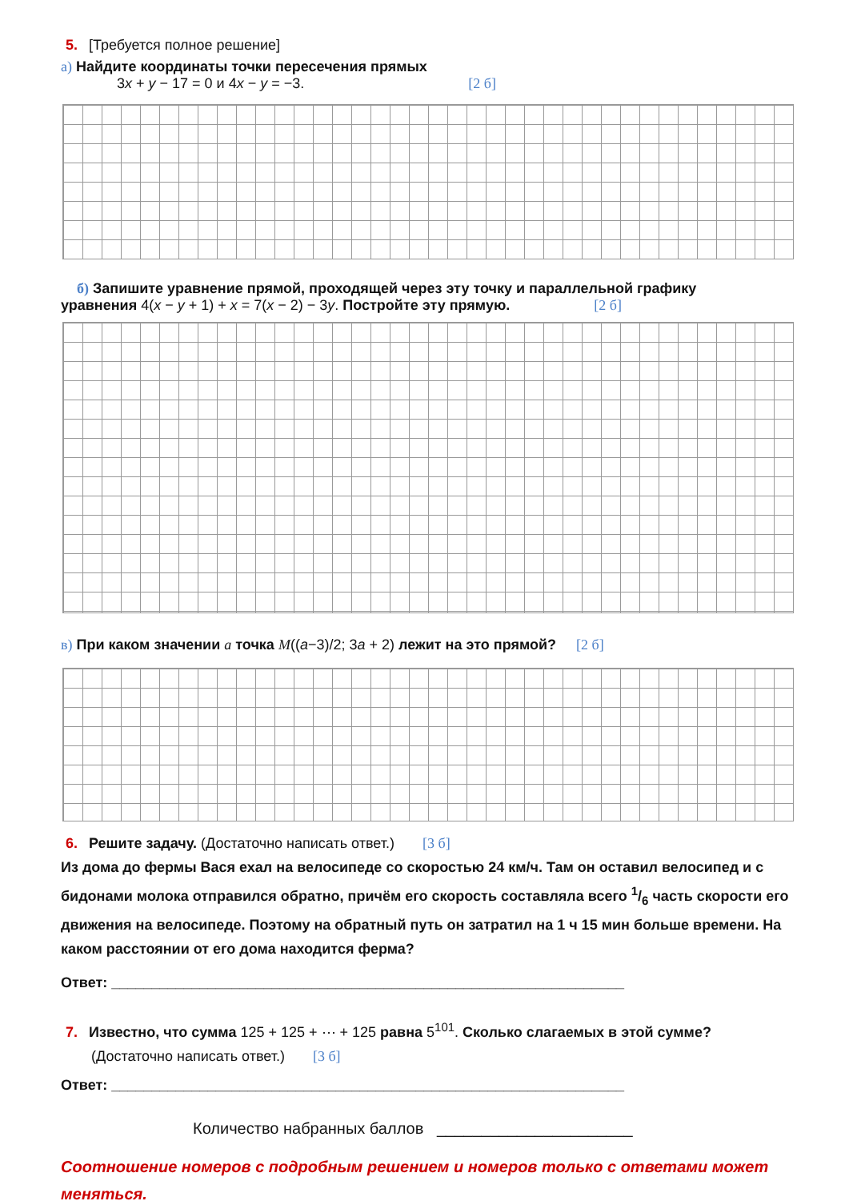5. [Требуется полное решение]
а) Найдите координаты точки пересечения прямых
3x + y − 17 = 0 и 4x − y = −3. [2 б]
б) Запишите уравнение прямой, проходящей через эту точку и параллельной графику
уравнения 4(x − y + 1) + x = 7(x − 2) − 3y. Постройте эту прямую. [2 б]
в) При каком значении a точка M((a−3)/2; 3a + 2) лежит на это прямой? [2 б]
6. Решите задачу. (Достаточно написать ответ.) [3 б]
Из дома до фермы Вася ехал на велосипеде со скоростью 24 км/ч. Там он оставил велосипед и с бидонами молока отправился обратно, причём его скорость составляла всего 1/6 часть скорости его движения на велосипеде. Поэтому на обратный путь он затратил на 1 ч 15 мин больше времени. На каком расстоянии от его дома находится ферма?
Ответ: ________________________________________________________________
7. Известно, что сумма 125 + 125 + ⋯ + 125 равна 5<sup>101</sup>. Сколько слагаемых в этой сумме?
(Достаточно написать ответ.) [3 б]
Ответ: ________________________________________________________________
Количество набранных баллов ______________________
Соотношение номеров с подробным решением и номеров только с ответами может меняться.